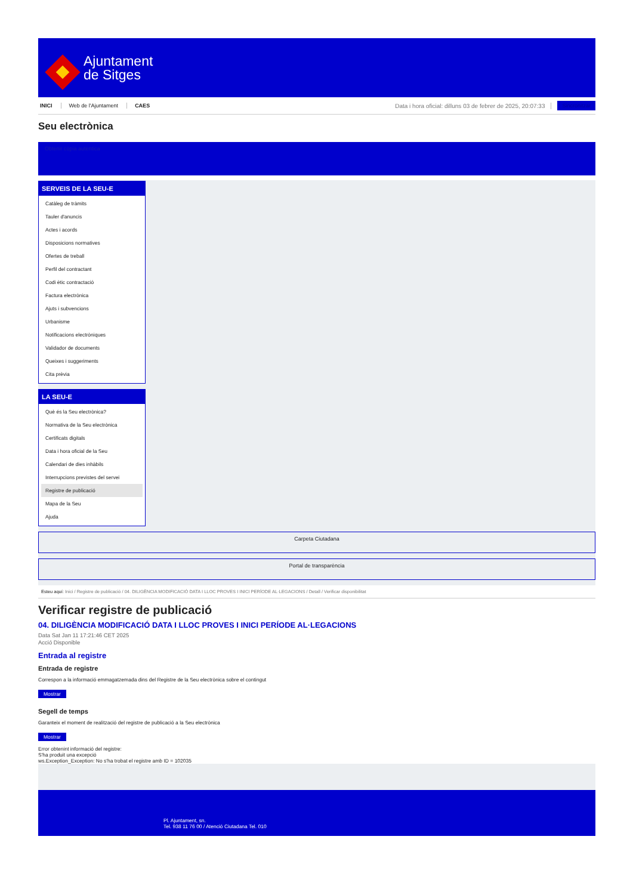Ajuntament
de Sitges
INICI Web de l'Ajuntament CAES Data i hora oficial: dilluns 03 de febrer de 2025, 20:07:33 Sincronitzar
Seu electrònica
Obtenir còpia autèntica
SERVEIS DE LA SEU-E
Catàleg de tràmits
Tauler d'anuncis
Actes i acords
Disposicions normatives
Ofertes de treball
Perfil del contractant
Codi ètic contractació
Factura electrònica
Ajuts i subvencions
Urbanisme
Notificacions electròniques
Validador de documents
Queixes i suggeriments
Cita prèvia
LA SEU-E
Què és la Seu electrònica?
Normativa de la Seu electrònica
Certificats digitals
Data i hora oficial de la Seu
Calendari de dies inhàbils
Interrupcions previstes del servei
Registre de publicació
Mapa de la Seu
Ajuda
Carpeta Ciutadana
Portal de transparència
Esteu aquí: Inici / Registre de publicació / 04. DILIGÈNCIA MODIFICACIÓ DATA I LLOC PROVES I INICI PERÍODE AL·LEGACIONS / Detall / Verificar disponibilitat
Verificar registre de publicació
04. DILIGÈNCIA MODIFICACIÓ DATA I LLOC PROVES I INICI PERÍODE AL·LEGACIONS
Data Sat Jan 11 17:21:46 CET 2025
Acció Disponible
Entrada al registre
Entrada de registre
Correspon a la informació emmagatzemada dins del Registre de la Seu electrònica sobre el contingut
Mostrar
Segell de temps
Garanteix el moment de realització del registre de publicació a la Seu electrònica
Mostrar
Error obtenint informació del registre:
S'ha produit una excepció
ws.Exception_Exception: No s'ha trobat el registre amb ID = 102035
Pl. Ajuntament, sn.
Tel. 938 11 76 00 / Atenció Ciutadana Tel. 010